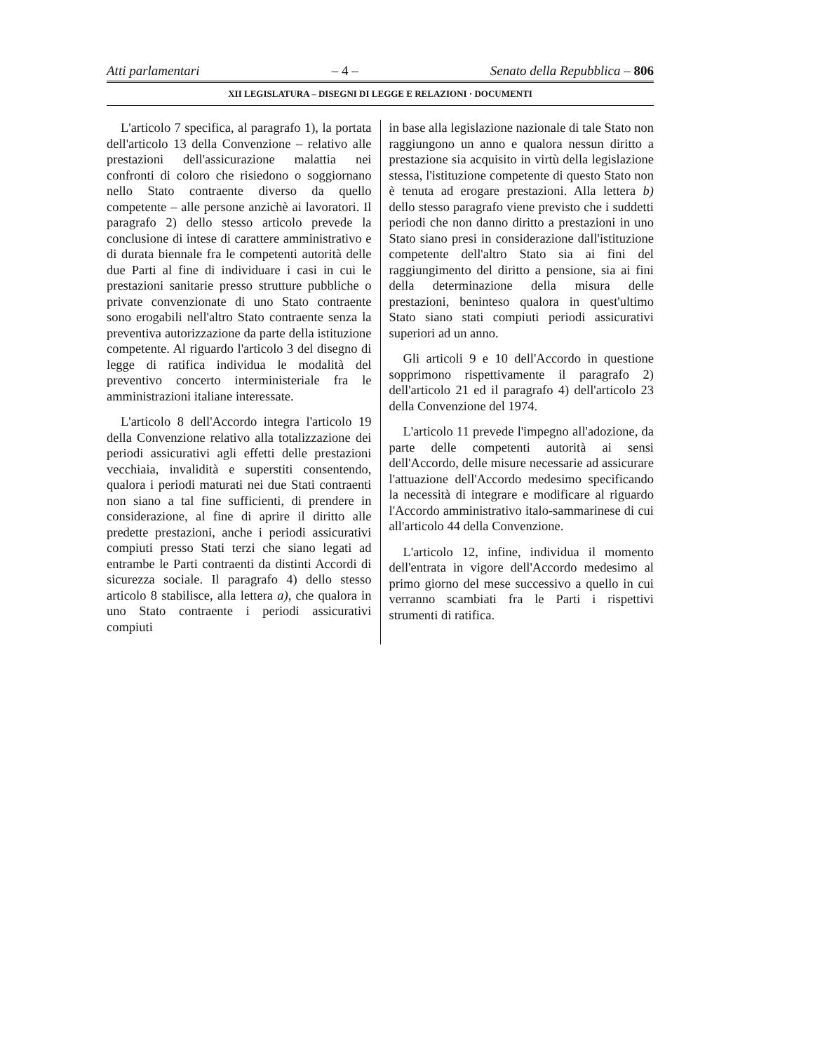Atti parlamentari – 4 – Senato della Repubblica – 806
XII LEGISLATURA – DISEGNI DI LEGGE E RELAZIONI · DOCUMENTI
L'articolo 7 specifica, al paragrafo 1), la portata dell'articolo 13 della Convenzione – relativo alle prestazioni dell'assicurazione malattia nei confronti di coloro che risiedono o soggiornano nello Stato contraente diverso da quello competente – alle persone anzichè ai lavoratori. Il paragrafo 2) dello stesso articolo prevede la conclusione di intese di carattere amministrativo e di durata biennale fra le competenti autorità delle due Parti al fine di individuare i casi in cui le prestazioni sanitarie presso strutture pubbliche o private convenzionate di uno Stato contraente sono erogabili nell'altro Stato contraente senza la preventiva autorizzazione da parte della istituzione competente. Al riguardo l'articolo 3 del disegno di legge di ratifica individua le modalità del preventivo concerto interministeriale fra le amministrazioni italiane interessate.
L'articolo 8 dell'Accordo integra l'articolo 19 della Convenzione relativo alla totalizzazione dei periodi assicurativi agli effetti delle prestazioni vecchiaia, invalidità e superstiti consentendo, qualora i periodi maturati nei due Stati contraenti non siano a tal fine sufficienti, di prendere in considerazione, al fine di aprire il diritto alle predette prestazioni, anche i periodi assicurativi compiuti presso Stati terzi che siano legati ad entrambe le Parti contraenti da distinti Accordi di sicurezza sociale. Il paragrafo 4) dello stesso articolo 8 stabilisce, alla lettera a), che qualora in uno Stato contraente i periodi assicurativi compiuti
in base alla legislazione nazionale di tale Stato non raggiungono un anno e qualora nessun diritto a prestazione sia acquisito in virtù della legislazione stessa, l'istituzione competente di questo Stato non è tenuta ad erogare prestazioni. Alla lettera b) dello stesso paragrafo viene previsto che i suddetti periodi che non danno diritto a prestazioni in uno Stato siano presi in considerazione dall'istituzione competente dell'altro Stato sia ai fini del raggiungimento del diritto a pensione, sia ai fini della determinazione della misura delle prestazioni, beninteso qualora in quest'ultimo Stato siano stati compiuti periodi assicurativi superiori ad un anno.
Gli articoli 9 e 10 dell'Accordo in questione sopprimono rispettivamente il paragrafo 2) dell'articolo 21 ed il paragrafo 4) dell'articolo 23 della Convenzione del 1974.
L'articolo 11 prevede l'impegno all'adozione, da parte delle competenti autorità ai sensi dell'Accordo, delle misure necessarie ad assicurare l'attuazione dell'Accordo medesimo specificando la necessità di integrare e modificare al riguardo l'Accordo amministrativo italo-sammarinese di cui all'articolo 44 della Convenzione.
L'articolo 12, infine, individua il momento dell'entrata in vigore dell'Accordo medesimo al primo giorno del mese successivo a quello in cui verranno scambiati fra le Parti i rispettivi strumenti di ratifica.